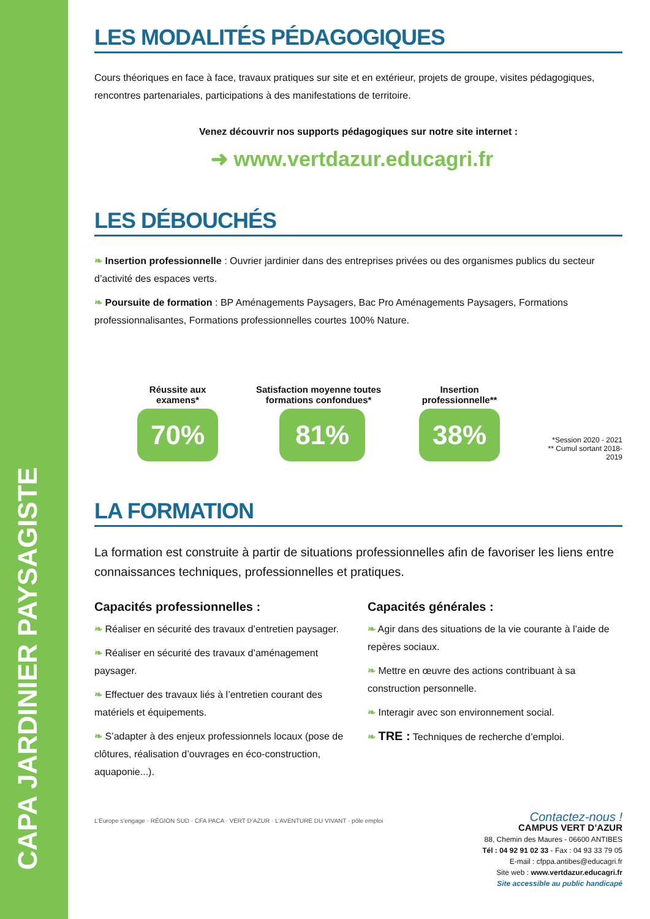CAPA JARDINIER PAYSAGISTE
LES MODALITÉS PÉDAGOGIQUES
Cours théoriques en face à face, travaux pratiques sur site et en extérieur, projets de groupe, visites pédagogiques, rencontres partenariales, participations à des manifestations de territoire.
Venez découvrir nos supports pédagogiques sur notre site internet :
➜ www.vertdazur.educagri.fr
LES DÉBOUCHÉS
❧ Insertion professionnelle : Ouvrier jardinier dans des entreprises privées ou des organismes publics du secteur d’activité des espaces verts.
❧ Poursuite de formation : BP Aménagements Paysagers, Bac Pro Aménagements Paysagers, Formations professionnalisantes, Formations professionnelles courtes 100% Nature.
Réussite aux examens*
70%
Satisfaction moyenne toutes formations confondues*
81%
Insertion professionnelle**
38%
*Session 2020 - 2021
** Cumul sortant 2018-2019
LA FORMATION
La formation est construite à partir de situations professionnelles afin de favoriser les liens entre connaissances techniques, professionnelles et pratiques.
Capacités professionnelles :
❧ Réaliser en sécurité des travaux d’entretien paysager.
❧ Réaliser en sécurité des travaux d’aménagement paysager.
❧ Effectuer des travaux liés à l’entretien courant des matériels et équipements.
❧ S’adapter à des enjeux professionnels locaux (pose de clôtures, réalisation d’ouvrages en éco-construction, aquaponie...).
Capacités générales :
❧ Agir dans des situations de la vie courante à l’aide de repères sociaux.
❧ Mettre en œuvre des actions contribuant à sa construction personnelle.
❧ Interagir avec son environnement social.
❧ TRE : Techniques de recherche d’emploi.
L’Europe s’engage · RÉGION SUD · CFA PACA · VERT D’AZUR · L’AVENTURE DU VIVANT · pôle emploi
Contactez-nous !
CAMPUS VERT D’AZUR
88, Chemin des Maures - 06600 ANTIBES
Tél : 04 92 91 02 33 - Fax : 04 93 33 79 05
E-mail : cfppa.antibes@educagri.fr
Site web : www.vertdazur.educagri.fr
Site accessible au public handicapé